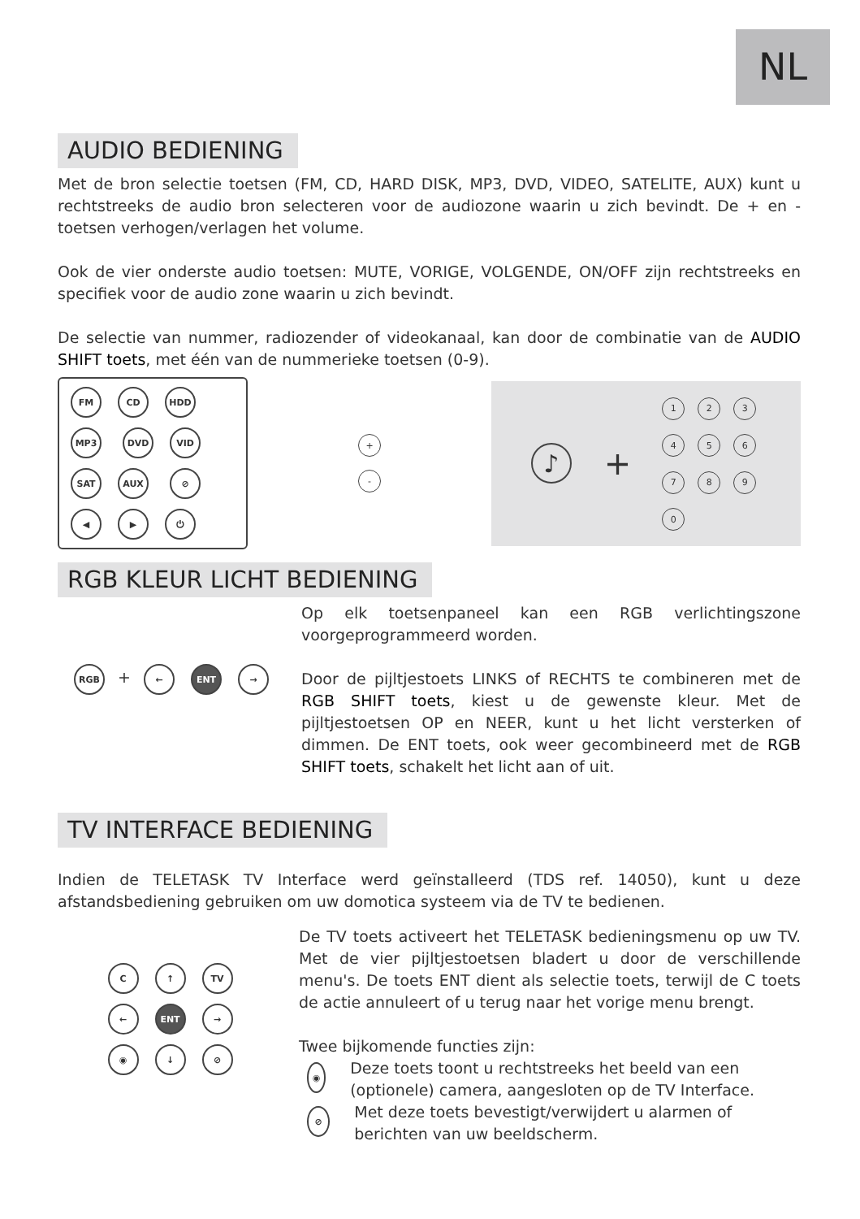NL
AUDIO BEDIENING
Met de bron selectie toetsen (FM, CD, HARD DISK, MP3, DVD, VIDEO, SATELITE, AUX) kunt u rechtstreeks de audio bron selecteren voor de audiozone waarin u zich bevindt. De + en - toetsen verhogen/verlagen het volume.
Ook de vier onderste audio toetsen: MUTE, VORIGE, VOLGENDE, ON/OFF zijn rechtstreeks en specifiek voor de audio zone waarin u zich bevindt.
De selectie van nummer, radiozender of videokanaal, kan door de combinatie van de AUDIO SHIFT toets, met één van de nummerieke toetsen (0-9).
FM CD HDD MP3 DVD VID SAT AUX ⊘ ◀ ▶ ⏻
+
-
♪ +
1234567890
RGB KLEUR LICHT BEDIENING
RGB + ← ENT →
Op elk toetsenpaneel kan een RGB verlichtingszone voorgeprogrammeerd worden.
Door de pijltjestoets LINKS of RECHTS te combineren met de RGB SHIFT toets, kiest u de gewenste kleur. Met de pijltjestoetsen OP en NEER, kunt u het licht versterken of dimmen. De ENT toets, ook weer gecombineerd met de RGB SHIFT toets, schakelt het licht aan of uit.
TV INTERFACE BEDIENING
Indien de TELETASK TV Interface werd geïnstalleerd (TDS ref. 14050), kunt u deze afstandsbediening gebruiken om uw domotica systeem via de TV te bedienen.
C ↑ TV
← ENT →
◉ ↓ ⊘
De TV toets activeert het TELETASK bedieningsmenu op uw TV. Met de vier pijltjestoetsen bladert u door de verschillende menu's. De toets ENT dient als selectie toets, terwijl de C toets de actie annuleert of u terug naar het vorige menu brengt.
Twee bijkomende functies zijn:
◉
Deze toets toont u rechtstreeks het beeld van een (optionele) camera, aangesloten op de TV Interface.
⊘
Met deze toets bevestigt/verwijdert u alarmen of berichten van uw beeldscherm.